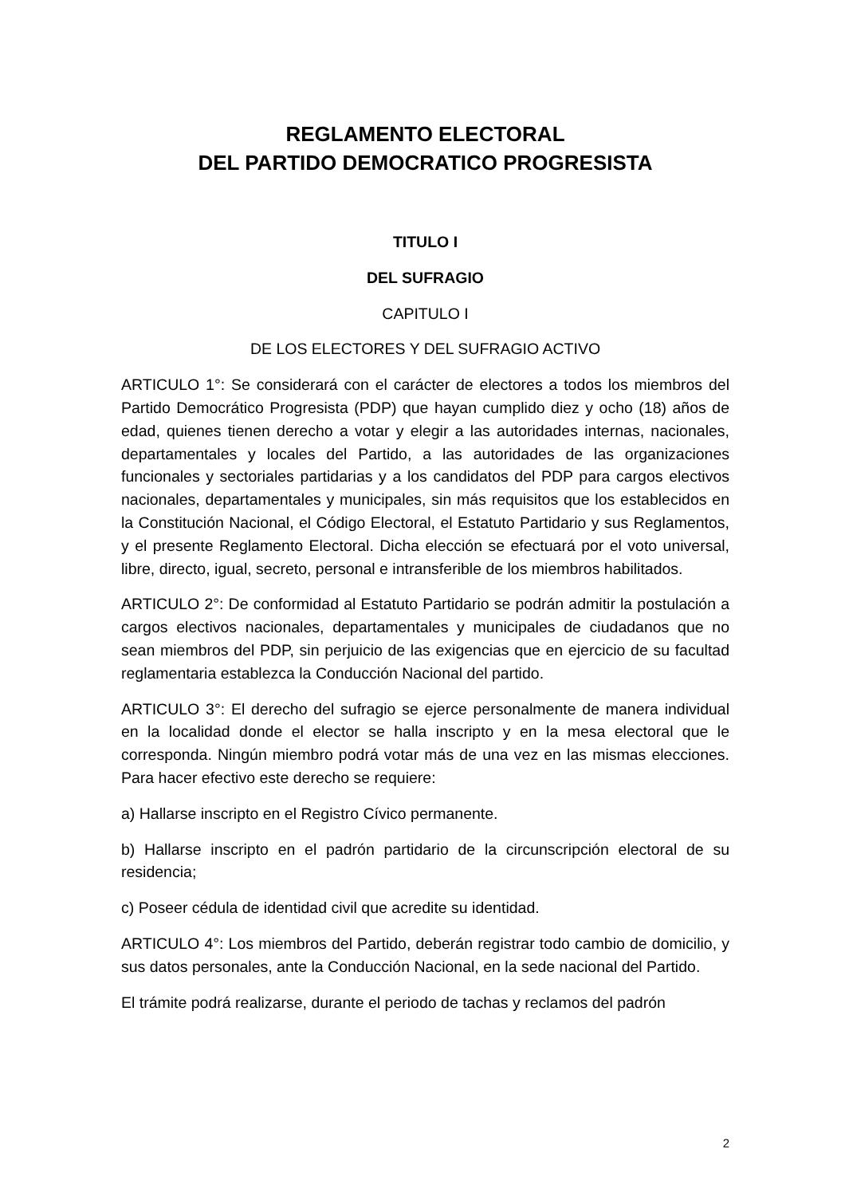REGLAMENTO ELECTORAL
DEL PARTIDO DEMOCRATICO PROGRESISTA
TITULO I
DEL SUFRAGIO
CAPITULO I
DE LOS ELECTORES Y DEL SUFRAGIO ACTIVO
ARTICULO 1°: Se considerará con el carácter de electores a todos los miembros del Partido Democrático Progresista (PDP) que hayan cumplido diez y ocho (18) años de edad, quienes tienen derecho a votar y elegir a las autoridades internas, nacionales, departamentales y locales del Partido, a las autoridades de las organizaciones funcionales y sectoriales partidarias y a los candidatos del PDP para cargos electivos nacionales, departamentales y municipales, sin más requisitos que los establecidos en la Constitución Nacional, el Código Electoral, el Estatuto Partidario y sus Reglamentos, y el presente Reglamento Electoral. Dicha elección se efectuará por el voto universal, libre, directo, igual, secreto, personal e intransferible de los miembros habilitados.
ARTICULO 2°: De conformidad al Estatuto Partidario se podrán admitir la postulación a cargos electivos nacionales, departamentales y municipales de ciudadanos que no sean miembros del PDP, sin perjuicio de las exigencias que en ejercicio de su facultad reglamentaria establezca la Conducción Nacional del partido.
ARTICULO 3°: El derecho del sufragio se ejerce personalmente de manera individual en la localidad donde el elector se halla inscripto y en la mesa electoral que le corresponda. Ningún miembro podrá votar más de una vez en las mismas elecciones. Para hacer efectivo este derecho se requiere:
a) Hallarse inscripto en el Registro Cívico permanente.
b) Hallarse inscripto en el padrón partidario de la circunscripción electoral de su residencia;
c) Poseer cédula de identidad civil que acredite su identidad.
ARTICULO 4°: Los miembros del Partido, deberán registrar todo cambio de domicilio, y sus datos personales, ante la Conducción Nacional, en la sede nacional del Partido.
El trámite podrá realizarse, durante el periodo de tachas y reclamos del padrón
2